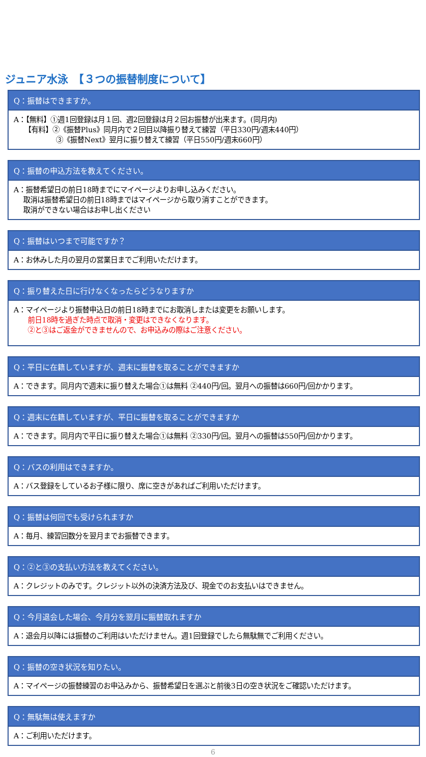ジュニア水泳　【３つの振替制度について】
Q：振替はできますか。
A：【無料】①週1回登録は月１回、週2回登録は月２回お振替が出来ます。(同月内)
　　【有料】②《振替Plus》同月内で２回目以降振り替えて練習（平日330円/週末440円）
　　　　　　③《振替Next》翌月に振り替えて練習（平日550円/週末660円）
Q：振替の申込方法を教えてください。
A：振替希望日の前日18時までにマイページよりお申し込みください。
　 取消は振替希望日の前日18時まではマイページから取り消すことができます。
　 取消ができない場合はお申し出ください
Q：振替はいつまで可能ですか？
A：お休みした月の翌月の営業日までご利用いただけます。
Q：振り替えた日に行けなくなったらどうなりますか
A：マイページより振替申込日の前日18時までにお取消しまたは変更をお願いします。
　　前日18時を過ぎた時点で取消・変更はできなくなります。
　　②と③はご返金ができませんので、お申込みの際はご注意ください。
Q：平日に在籍していますが、週末に振替を取ることができますか
A：できます。同月内で週末に振り替えた場合①は無料 ②440円/回。翌月への振替は660円/回かかります。
Q：週末に在籍していますが、平日に振替を取ることができますか
A：できます。同月内で平日に振り替えた場合①は無料 ②330円/回。翌月への振替は550円/回かかります。
Q：バスの利用はできますか。
A：バス登録をしているお子様に限り、席に空きがあればご利用いただけます。
Q：振替は何回でも受けられますか
A：毎月、練習回数分を翌月までお振替できます。
Q：②と③の支払い方法を教えてください。
A：クレジットのみです。クレジット以外の決済方法及び、現金でのお支払いはできません。
Q：今月退会した場合、今月分を翌月に振替取れますか
A：退会月以降には振替のご利用はいただけません。週1回登録でしたら無駄無でご利用ください。
Q：振替の空き状況を知りたい。
A：マイページの振替練習のお申込みから、振替希望日を選ぶと前後3日の空き状況をご確認いただけます。
Q：無駄無は使えますか
A：ご利用いただけます。
6